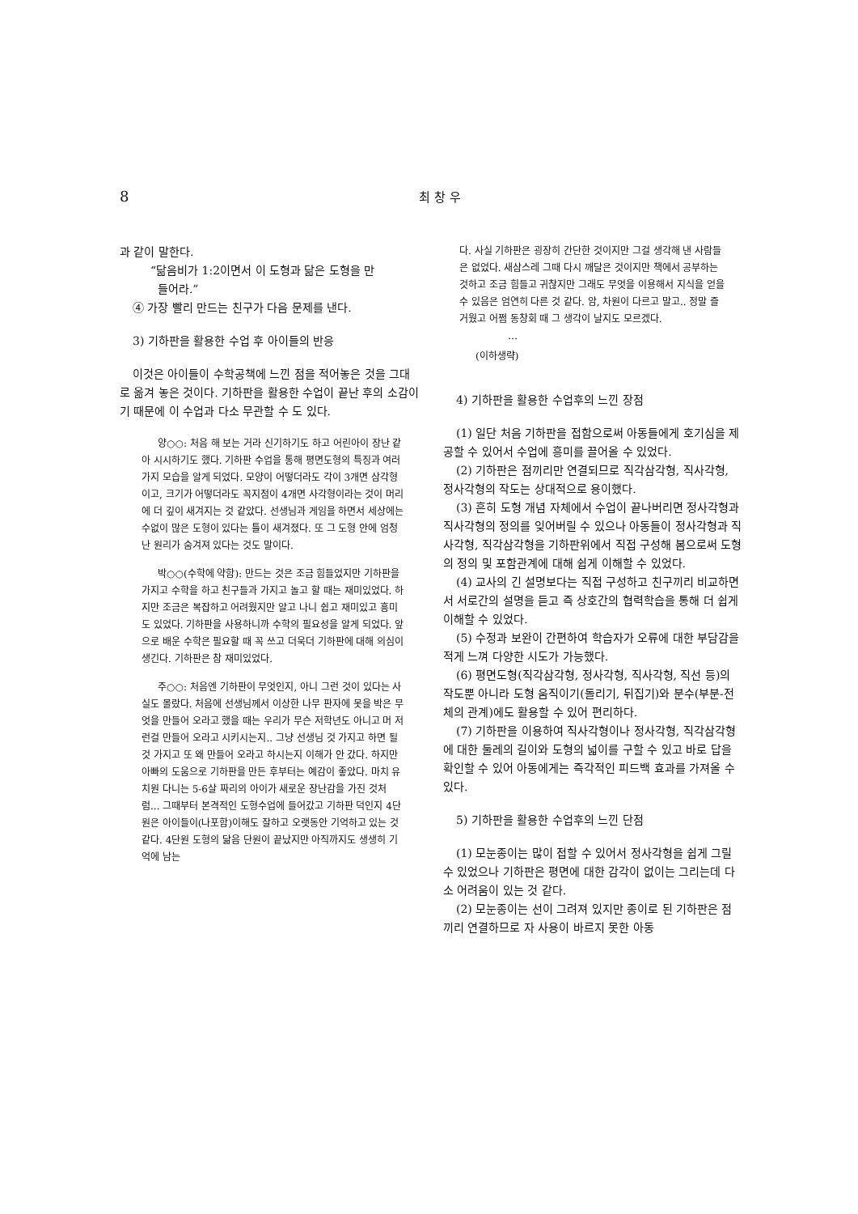8
최 창 우
과 같이 말한다.
“닮음비가 1:2이면서 이 도형과 닮은 도형을 만
들어라.”
④ 가장 빨리 만드는 친구가 다음 문제를 낸다.
3) 기하판을 활용한 수업 후 아이들의 반응
이것은 아이들이 수학공책에 느낀 점을 적어놓은 것을 그대로 옮겨 놓은 것이다. 기하판을 활용한 수업이 끝난 후의 소감이기 때문에 이 수업과 다소 무관할 수 도 있다.
양○○: 처음 해 보는 거라 신기하기도 하고 어린아이 장난 같아 시시하기도 했다. 기하판 수업을 통해 평면도형의 특징과 여러 가지 모습을 알게 되었다. 모양이 어떻더라도 각이 3개면 삼각형이고, 크기가 어떻더라도 꼭지점이 4개면 사각형이라는 것이 머리에 더 깊이 새겨지는 것 같았다. 선생님과 게임을 하면서 세상에는 수없이 많은 도형이 있다는 틀이 새겨졌다. 또 그 도형 안에 엄청난 원리가 숨겨져 있다는 것도 말이다.
박○○(수학에 약함): 만드는 것은 조금 힘들었지만 기하판을 가지고 수학을 하고 친구들과 가지고 놀고 할 때는 재미있었다. 하지만 조금은 복잡하고 어려웠지만 알고 나니 쉽고 재미있고 흥미도 있었다. 기하판을 사용하니까 수학의 필요성을 알게 되었다. 앞으로 배운 수학은 필요할 때 꼭 쓰고 더욱더 기하판에 대해 의심이 생긴다. 기하판은 참 재미있었다.
주○○: 처음엔 기하판이 무엇인지, 아니 그런 것이 있다는 사실도 몰랐다. 처음에 선생님께서 이상한 나무 판자에 못을 박은 무엇을 만들어 오라고 했을 때는 우리가 무슨 저학년도 아니고 머 저런걸 만들어 오라고 시키시는지.. 그냥 선생님 것 가지고 하면 될 것 가지고 또 왜 만들어 오라고 하시는지 이해가 안 갔다. 하지만 아빠의 도움으로 기하판을 만든 후부터는 예감이 좋았다. 마치 유치원 다니는 5-6살 짜리의 아이가 새로운 장난감을 가진 것처럼... 그때부터 본격적인 도형수업에 들어갔고 기하판 덕인지 4단원은 아이들이(나포함)이해도 잘하고 오랫동안 기억하고 있는 것 같다. 4단원 도형의 닮음 단원이 끝났지만 아직까지도 생생히 기억에 남는
다. 사실 기하판은 굉장히 간단한 것이지만 그걸 생각해 낸 사람들은 없었다. 새삼스레 그때 다시 깨달은 것이지만 책에서 공부하는 것하고 조금 힘들고 귀찮지만 그래도 무엇을 이용해서 지식을 얻을 수 있음은 엄연히 다른 것 같다. 암, 차원이 다르고 말고.. 정말 즐거웠고 어쩜 동창회 때 그 생각이 날지도 모르겠다.
…
(이하생략)
4) 기하판을 활용한 수업후의 느낀 장점
(1) 일단 처음 기하판을 접함으로써 아동들에게 호기심을 제공할 수 있어서 수업에 흥미를 끌어올 수 있었다.
(2) 기하판은 점끼리만 연결되므로 직각삼각형, 직사각형, 정사각형의 작도는 상대적으로 용이했다.
(3) 흔히 도형 개념 자체에서 수업이 끝나버리면 정사각형과 직사각형의 정의를 잊어버릴 수 있으나 아동들이 정사각형과 직사각형, 직각삼각형을 기하판위에서 직접 구성해 봄으로써 도형의 정의 및 포함관계에 대해 쉽게 이해할 수 있었다.
(4) 교사의 긴 설명보다는 직접 구성하고 친구끼리 비교하면서 서로간의 설명을 듣고 즉 상호간의 협력학습을 통해 더 쉽게 이해할 수 있었다.
(5) 수정과 보완이 간편하여 학습자가 오류에 대한 부담감을 적게 느껴 다양한 시도가 가능했다.
(6) 평면도형(직각삼각형, 정사각형, 직사각형, 직선 등)의 작도뿐 아니라 도형 움직이기(돌리기, 뒤집기)와 분수(부분-전체의 관계)에도 활용할 수 있어 편리하다.
(7) 기하판을 이용하여 직사각형이나 정사각형, 직각삼각형에 대한 둘레의 길이와 도형의 넓이를 구할 수 있고 바로 답을 확인할 수 있어 아동에게는 즉각적인 피드백 효과를 가져올 수 있다.
5) 기하판을 활용한 수업후의 느낀 단점
(1) 모눈종이는 많이 접할 수 있어서 정사각형을 쉽게 그릴 수 있었으나 기하판은 평면에 대한 감각이 없이는 그리는데 다소 어려움이 있는 것 같다.
(2) 모눈종이는 선이 그려져 있지만 종이로 된 기하판은 점끼리 연결하므로 자 사용이 바르지 못한 아동